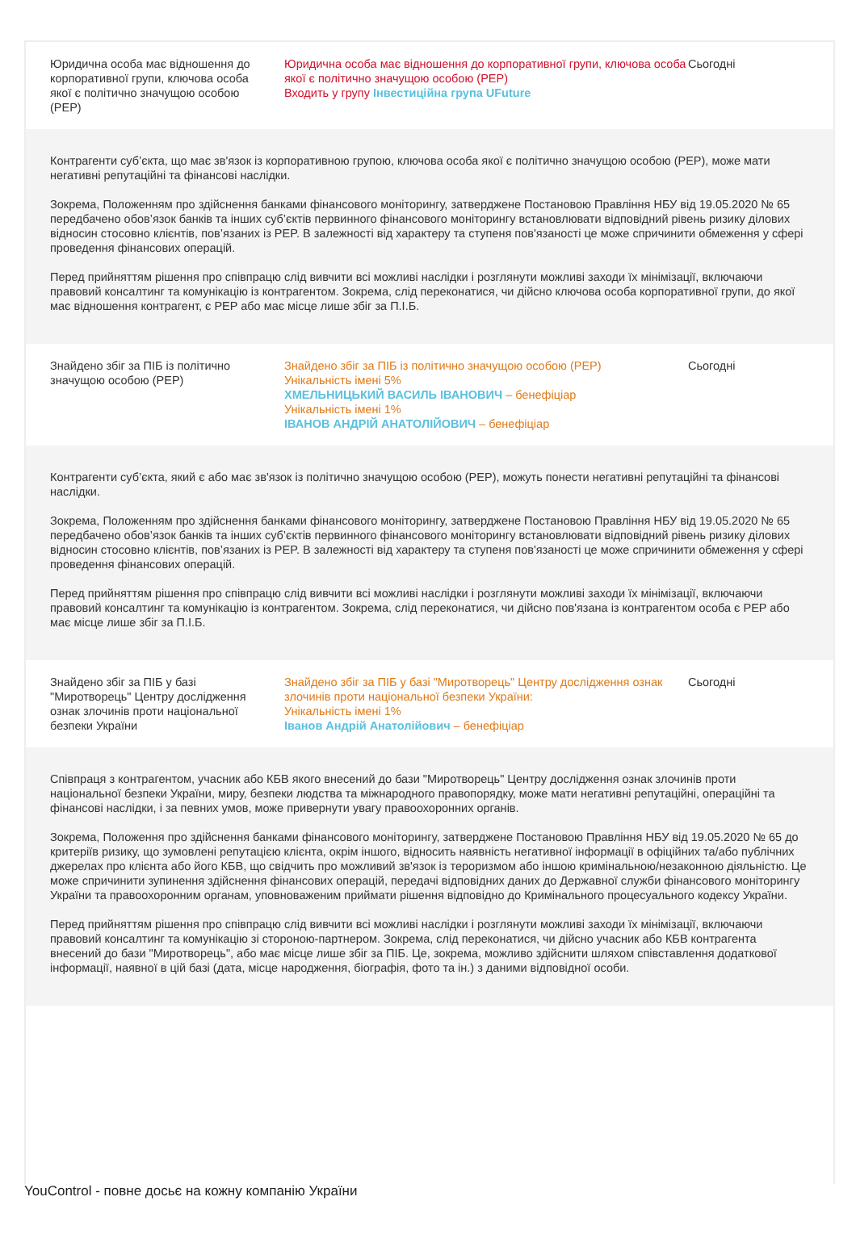| Юридична особа має відношення до корпоративної групи, ключова особа якої є політично значущою особою (PEP) | Юридична особа має відношення до корпоративної групи, ключова особа якої є політично значущою особою (PEP) Входить у групу Інвестиційна група UFuture | Сьогодні |
| Контрагенти суб’єкта, що має зв'язок із корпоративною групою, ключова особа якої є політично значущою особою (PEP), може мати негативні репутаційні та фінансові наслідки. Зокрема, Положенням про здійснення банками фінансового моніторингу, затверджене Постановою Правління НБУ від 19.05.2020 № 65 передбачено обов’язок банків та інших суб’єктів первинного фінансового моніторингу встановлювати відповідний рівень ризику ділових відносин стосовно клієнтів, пов’язаних із PEP. В залежності від характеру та ступеня пов'язаності це може спричинити обмеження у сфері проведення фінансових операцій. Перед прийняттям рішення про співпрацю слід вивчити всі можливі наслідки і розглянути можливі заходи їх мінімізації, включаючи правовий консалтинг та комунікацію із контрагентом. Зокрема, слід переконатися, чи дійсно ключова особа корпоративної групи, до якої має відношення контрагент, є PEP або має місце лише збіг за П.І.Б. | | |
| Знайдено збіг за ПІБ із політично значущою особою (PEP) | Знайдено збіг за ПІБ із політично значущою особою (PEP) Унікальність імені 5% ХМЕЛЬНИЦЬКИЙ ВАСИЛЬ ІВАНОВИЧ – бенефіціар Унікальність імені 1% ІВАНОВ АНДРІЙ АНАТОЛІЙОВИЧ – бенефіціар | Сьогодні |
| Контрагенти суб’єкта, який є або має зв'язок із політично значущою особою (PEP), можуть понести негативні репутаційні та фінансові наслідки. Зокрема, Положенням про здійснення банками фінансового моніторингу, затверджене Постановою Правління НБУ від 19.05.2020 № 65 передбачено обов’язок банків та інших суб’єктів первинного фінансового моніторингу встановлювати відповідний рівень ризику ділових відносин стосовно клієнтів, пов’язаних із PEP. В залежності від характеру та ступеня пов'язаності це може спричинити обмеження у сфері проведення фінансових операцій. Перед прийняттям рішення про співпрацю слід вивчити всі можливі наслідки і розглянути можливі заходи їх мінімізації, включаючи правовий консалтинг та комунікацію із контрагентом. Зокрема, слід переконатися, чи дійсно пов'язана із контрагентом особа є PEP або має місце лише збіг за П.І.Б. | | |
| Знайдено збіг за ПІБ у базі "Миротворець" Центру дослідження ознак злочинів проти національної безпеки України | Знайдено збіг за ПІБ у базі "Миротворець" Центру дослідження ознак злочинів проти національної безпеки України: Унікальність імені 1% Іванов Андрій Анатолійович – бенефіціар | Сьогодні |
| Співпраця з контрагентом, учасник або КБВ якого внесений до бази "Миротворець" Центру дослідження ознак злочинів проти національної безпеки України, миру, безпеки людства та міжнародного правопорядку, може мати негативні репутаційні, операційні та фінансові наслідки, і за певних умов, може привернути увагу правоохоронних органів. Зокрема, Положення про здійснення банками фінансового моніторингу, затверджене Постановою Правління НБУ від 19.05.2020 № 65 до критеріїв ризику, що зумовлені репутацією клієнта, окрім іншого, відносить наявність негативної інформації в офіційних та/або публічних джерелах про клієнта або його КБВ, що свідчить про можливий зв'язок із тероризмом або іншою кримінальною/незаконною діяльністю. Це може спричинити зупинення здійснення фінансових операцій, передачі відповідних даних до Державної служби фінансового моніторингу України та правоохоронним органам, уповноваженим приймати рішення відповідно до Кримінального процесуального кодексу України. Перед прийняттям рішення про співпрацю слід вивчити всі можливі наслідки і розглянути можливі заходи їх мінімізації, включаючи правовий консалтинг та комунікацію зі стороною-партнером. Зокрема, слід переконатися, чи дійсно учасник або КБВ контрагента внесений до бази "Миротворець", або має місце лише збіг за ПІБ. Це, зокрема, можливо здійснити шляхом співставлення додаткової інформації, наявної в цій базі (дата, місце народження, біографія, фото та ін.) з даними відповідної особи. | | |
YouControl - повне досьє на кожну компанію України